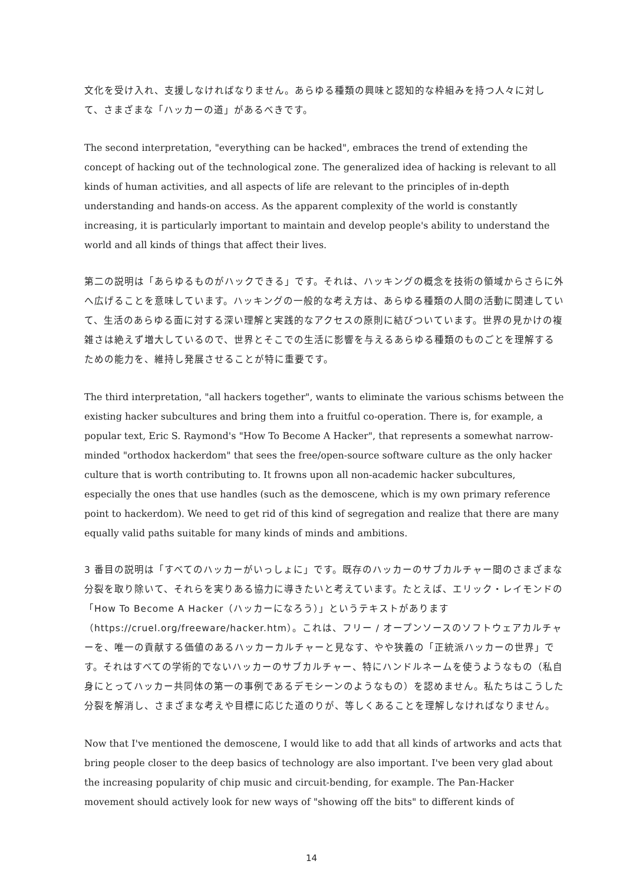文化を受け入れ、支援しなければなりません。あらゆる種類の興味と認知的な枠組みを持つ人々に対して、さまざまな「ハッカーの道」があるべきです。
The second interpretation, "everything can be hacked", embraces the trend of extending the concept of hacking out of the technological zone. The generalized idea of hacking is relevant to all kinds of human activities, and all aspects of life are relevant to the principles of in-depth understanding and hands-on access. As the apparent complexity of the world is constantly increasing, it is particularly important to maintain and develop people's ability to understand the world and all kinds of things that affect their lives.
第二の説明は「あらゆるものがハックできる」です。それは、ハッキングの概念を技術の領域からさらに外へ広げることを意味しています。ハッキングの一般的な考え方は、あらゆる種類の人間の活動に関連していて、生活のあらゆる面に対する深い理解と実践的なアクセスの原則に結びついています。世界の見かけの複雑さは絶えず増大しているので、世界とそこでの生活に影響を与えるあらゆる種類のものごとを理解するための能力を、維持し発展させることが特に重要です。
The third interpretation, "all hackers together", wants to eliminate the various schisms between the existing hacker subcultures and bring them into a fruitful co-operation. There is, for example, a popular text, Eric S. Raymond's "How To Become A Hacker", that represents a somewhat narrow-minded "orthodox hackerdom" that sees the free/open-source software culture as the only hacker culture that is worth contributing to. It frowns upon all non-academic hacker subcultures, especially the ones that use handles (such as the demoscene, which is my own primary reference point to hackerdom). We need to get rid of this kind of segregation and realize that there are many equally valid paths suitable for many kinds of minds and ambitions.
3 番目の説明は「すべてのハッカーがいっしょに」です。既存のハッカーのサブカルチャー間のさまざまな分裂を取り除いて、それらを実りある協力に導きたいと考えています。たとえば、エリック・レイモンドの「How To Become A Hacker（ハッカーになろう）」というテキストがあります（https://cruel.org/freeware/hacker.htm）。これは、フリー / オープンソースのソフトウェアカルチャーを、唯一の貢献する価値のあるハッカーカルチャーと見なす、やや狭義の「正統派ハッカーの世界」です。それはすべての学術的でないハッカーのサブカルチャー、特にハンドルネームを使うようなもの（私自身にとってハッカー共同体の第一の事例であるデモシーンのようなもの）を認めません。私たちはこうした分裂を解消し、さまざまな考えや目標に応じた道のりが、等しくあることを理解しなければなりません。
Now that I've mentioned the demoscene, I would like to add that all kinds of artworks and acts that bring people closer to the deep basics of technology are also important. I've been very glad about the increasing popularity of chip music and circuit-bending, for example. The Pan-Hacker movement should actively look for new ways of "showing off the bits" to different kinds of
14